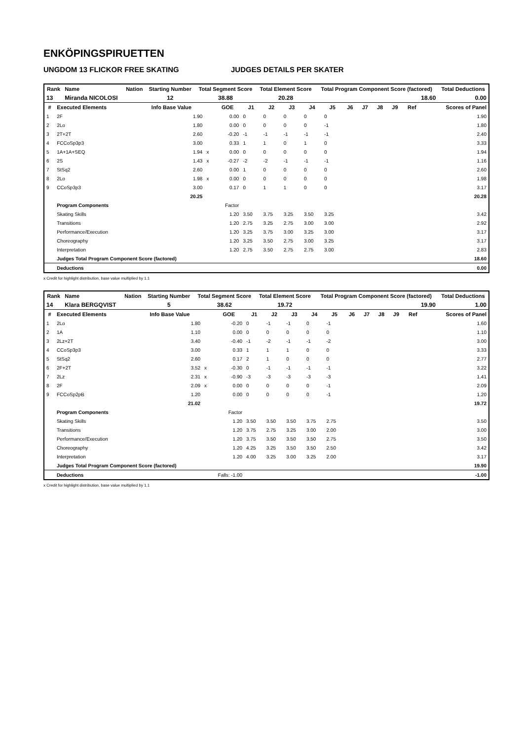ENKÖPINGSPIRUETTEN
UNGDOM 13 FLICKOR FREE SKATING JUDGES DETAILS PER SKATER
| Rank | Name | Nation | Starting Number | Total Segment Score | Total Element Score | Total Program Component Score (factored) | Total Deductions |
| --- | --- | --- | --- | --- | --- | --- | --- |
| 13 | Miranda NICOLOSI | | 12 | 38.88 | 20.28 | 18.60 | 0.00 |
| # | Executed Elements | Info Base Value | | GOE | J1 | J2 | J3 | J4 | J5 | J6 | J7 | J8 | J9 | Ref | Scores of Panel |
| --- | --- | --- | --- | --- | --- | --- | --- | --- | --- | --- | --- | --- | --- | --- | --- |
| 1 | 2F | 1.90 | | 0.00 | 0 | 0 | 0 | 0 | 0 | | | | | | 1.90 |
| 2 | 2Lo | 1.80 | | 0.00 | 0 | 0 | 0 | 0 | -1 | | | | | | 1.80 |
| 3 | 2T+2T | 2.60 | | -0.20 | -1 | -1 | -1 | -1 | -1 | | | | | | 2.40 |
| 4 | FCCoSp3p3 | 3.00 | | 0.33 | 1 | 1 | 0 | 1 | 0 | | | | | | 3.33 |
| 5 | 1A+1A+SEQ | 1.94 | x | 0.00 | 0 | 0 | 0 | 0 | 0 | | | | | | 1.94 |
| 6 | 2S | 1.43 | x | -0.27 | -2 | -2 | -1 | -1 | -1 | | | | | | 1.16 |
| 7 | StSq2 | 2.60 | | 0.00 | 1 | 0 | 0 | 0 | 0 | | | | | | 2.60 |
| 8 | 2Lo | 1.98 | x | 0.00 | 0 | 0 | 0 | 0 | 0 | | | | | | 1.98 |
| 9 | CCoSp3p3 | 3.00 | | 0.17 | 0 | 1 | 1 | 0 | 0 | | | | | | 3.17 |
| | | 20.25 | | | | | | | | | | | | | 20.28 |
| | Program Components | | | Factor | | | | | | | | | | | |
| | Skating Skills | | | 1.20 | 3.50 | 3.75 | 3.25 | 3.50 | 3.25 | | | | | | 3.42 |
| | Transitions | | | 1.20 | 2.75 | 3.25 | 2.75 | 3.00 | 3.00 | | | | | | 2.92 |
| | Performance/Execution | | | 1.20 | 3.25 | 3.75 | 3.00 | 3.25 | 3.00 | | | | | | 3.17 |
| | Choreography | | | 1.20 | 3.25 | 3.50 | 2.75 | 3.00 | 3.25 | | | | | | 3.17 |
| | Interpretation | | | 1.20 | 2.75 | 3.50 | 2.75 | 2.75 | 3.00 | | | | | | 2.83 |
| | Judges Total Program Component Score (factored) | | | | | | | | | | | | | | 18.60 |
| | Deductions | | | | | | | | | | | | | | 0.00 |
x Credit for highlight distribution, base value multiplied by 1.1
| Rank | Name | Nation | Starting Number | Total Segment Score | Total Element Score | Total Program Component Score (factored) | Total Deductions |
| --- | --- | --- | --- | --- | --- | --- | --- |
| 14 | Klara BERGQVIST | | 5 | 38.62 | 19.72 | 19.90 | 1.00 |
| # | Executed Elements | Info Base Value | | GOE | J1 | J2 | J3 | J4 | J5 | J6 | J7 | J8 | J9 | Ref | Scores of Panel |
| --- | --- | --- | --- | --- | --- | --- | --- | --- | --- | --- | --- | --- | --- | --- | --- |
| 1 | 2Lo | 1.80 | | -0.20 | 0 | -1 | -1 | 0 | -1 | | | | | | 1.60 |
| 2 | 1A | 1.10 | | 0.00 | 0 | 0 | 0 | 0 | 0 | | | | | | 1.10 |
| 3 | 2Lz+2T | 3.40 | | -0.40 | -1 | -2 | -1 | -1 | -2 | | | | | | 3.00 |
| 4 | CCoSp3p3 | 3.00 | | 0.33 | 1 | 1 | 1 | 0 | 0 | | | | | | 3.33 |
| 5 | StSq2 | 2.60 | | 0.17 | 2 | 1 | 0 | 0 | 0 | | | | | | 2.77 |
| 6 | 2F+2T | 3.52 | x | -0.30 | 0 | -1 | -1 | -1 | -1 | | | | | | 3.22 |
| 7 | 2Lz | 2.31 | x | -0.90 | -3 | -3 | -3 | -3 | -3 | | | | | | 1.41 |
| 8 | 2F | 2.09 | x | 0.00 | 0 | 0 | 0 | 0 | -1 | | | | | | 2.09 |
| 9 | FCCoSp2pB | 1.20 | | 0.00 | 0 | 0 | 0 | 0 | -1 | | | | | | 1.20 |
| | | 21.02 | | | | | | | | | | | | | 19.72 |
| | Program Components | | | Factor | | | | | | | | | | | |
| | Skating Skills | | | 1.20 | 3.50 | 3.50 | 3.50 | 3.75 | 2.75 | | | | | | 3.50 |
| | Transitions | | | 1.20 | 3.75 | 2.75 | 3.25 | 3.00 | 2.00 | | | | | | 3.00 |
| | Performance/Execution | | | 1.20 | 3.75 | 3.50 | 3.50 | 3.50 | 2.75 | | | | | | 3.50 |
| | Choreography | | | 1.20 | 4.25 | 3.25 | 3.50 | 3.50 | 2.50 | | | | | | 3.42 |
| | Interpretation | | | 1.20 | 4.00 | 3.25 | 3.00 | 3.25 | 2.00 | | | | | | 3.17 |
| | Judges Total Program Component Score (factored) | | | | | | | | | | | | | | 19.90 |
| | Deductions | | Falls: -1.00 | | | | | | | | | | | | -1.00 |
x Credit for highlight distribution, base value multiplied by 1.1